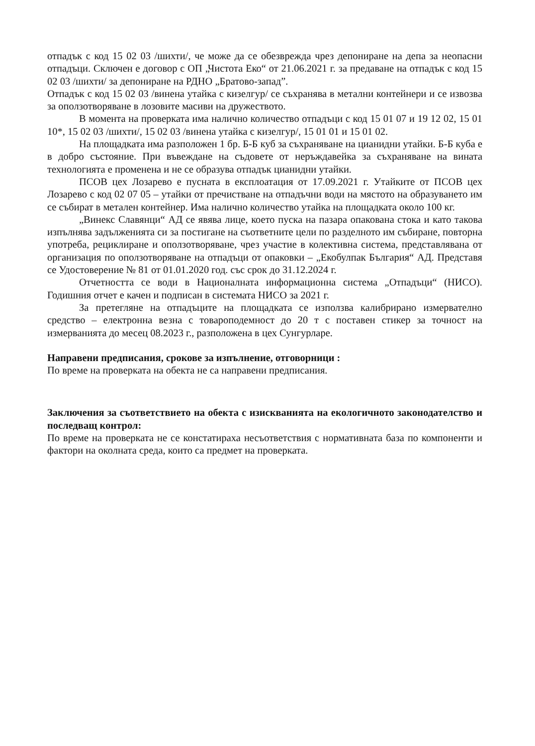отпадък с код 15 02 03 /шихти/, че може да се обезврежда чрез депониране на депа за неопасни отпадъци. Сключен е договор с ОП „Чистота Еко“ от 21.06.2021 г. за предаване на отпадък с код 15 02 03 /шихти/ за депониране на РДНО „Братово-запад”.
Отпадък с код 15 02 03 /винена утайка с кизелгур/ се съхранява в метални контейнери и се извозва за оползотворяване в лозовите масиви на дружеството.
В момента на проверката има налично количество отпадъци с код 15 01 07 и 19 12 02, 15 01 10*, 15 02 03 /шихти/, 15 02 03 /винена утайка с кизелгур/, 15 01 01 и 15 01 02.
На площадката има разположен 1 бр. Б-Б куб за съхраняване на цианидни утайки. Б-Б куба е в добро състояние. При въвеждане на съдовете от неръждавейка за съхраняване на вината технологията е променена и не се образува отпадък цианидни утайки.
ПСОВ цех Лозарево е пусната в експлоатация от 17.09.2021 г. Утайките от ПСОВ цех Лозарево с код 02 07 05 – утайки от пречистване на отпадъчни води на мястото на образуването им се събират в метален контейнер. Има налично количество утайка на площадката около 100 кг.
„Винекс Славянци“ АД се явява лице, което пуска на пазара опакована стока и като такова изпълнява задълженията си за постигане на съответните цели по разделното им събиране, повторна употреба, рециклиране и оползотворяване, чрез участие в колективна система, представлявана от организация по оползотворяване на отпадъци от опаковки – „Екобулпак България“ АД. Представя се Удостоверение № 81 от 01.01.2020 год. със срок до 31.12.2024 г.
Отчетността се води в Националната информационна система „Отпадъци“ (НИСО). Годишния отчет е качен и подписан в системата НИСО за 2021 г.
За претегляне на отпадъците на площадката се използва калибрирано измервателно средство – електронна везна с товароподемност до 20 т с поставен стикер за точност на измерванията до месец 08.2023 г., разположена в цех Сунгурларе.
Направени предписания, срокове за изпълнение, отговорници :
По време на проверката на обекта не са направени предписания.
Заключения за съответствието на обекта с изискванията на екологичното законодателство и последващ контрол:
По време на проверката не се констатираха несъответствия с нормативната база по компоненти и фактори на околната среда, които са предмет на проверката.